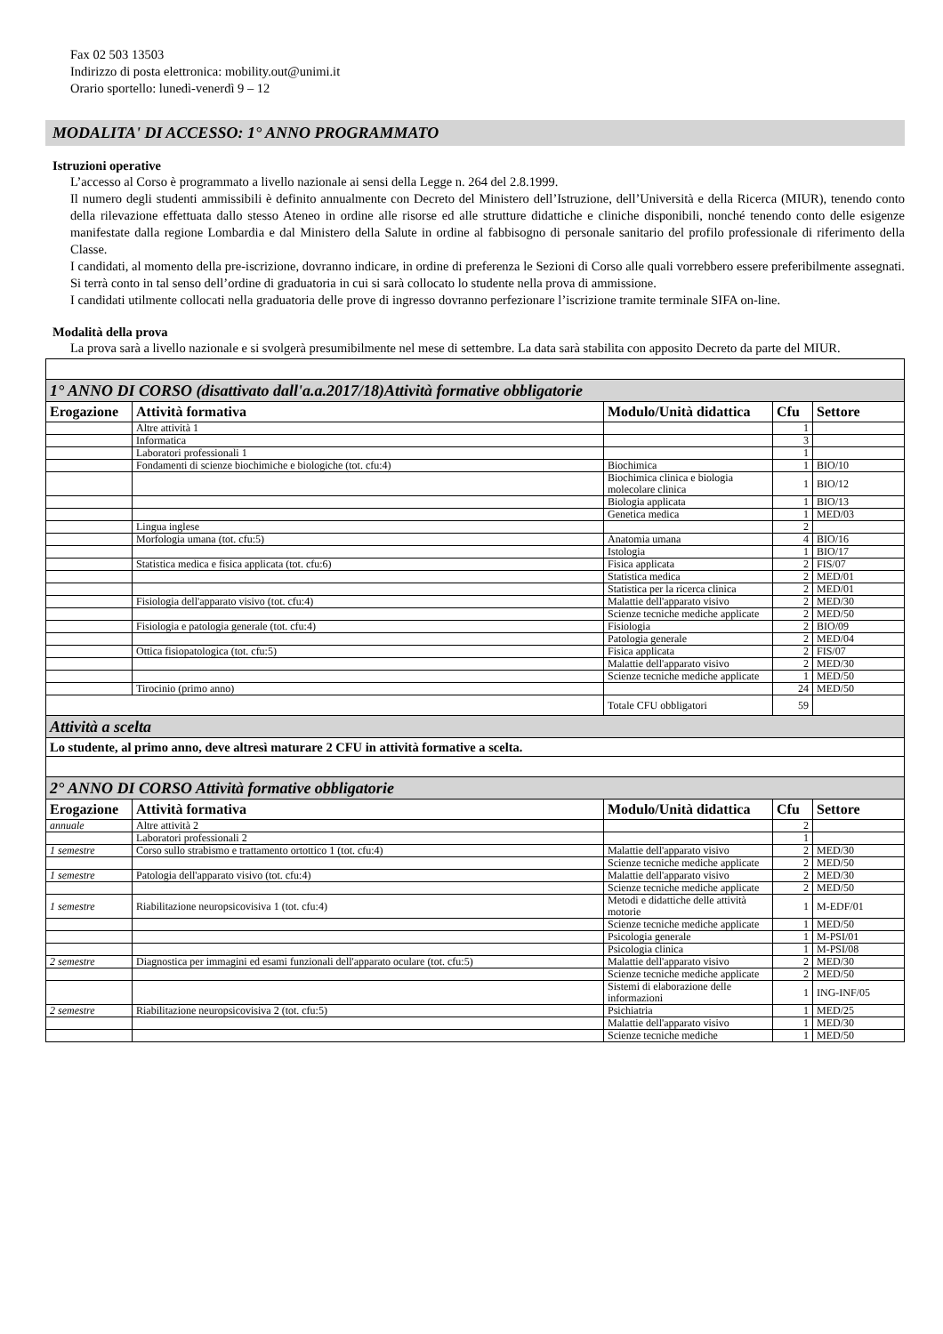Fax 02 503 13503
Indirizzo di posta elettronica: mobility.out@unimi.it
Orario sportello: lunedì-venerdì 9 – 12
MODALITA' DI ACCESSO: 1° ANNO PROGRAMMATO
Istruzioni operative
L’accesso al Corso è programmato a livello nazionale ai sensi della Legge n. 264 del 2.8.1999.
Il numero degli studenti ammissibili è definito annualmente con Decreto del Ministero dell’Istruzione, dell’Università e della Ricerca (MIUR), tenendo conto della rilevazione effettuata dallo stesso Ateneo in ordine alle risorse ed alle strutture didattiche e cliniche disponibili, nonché tenendo conto delle esigenze manifestate dalla regione Lombardia e dal Ministero della Salute in ordine al fabbisogno di personale sanitario del profilo professionale di riferimento della Classe.
I candidati, al momento della pre-iscrizione, dovranno indicare, in ordine di preferenza le Sezioni di Corso alle quali vorrebbero essere preferibilmente assegnati. Si terrà conto in tal senso dell’ordine di graduatoria in cui si sarà collocato lo studente nella prova di ammissione.
I candidati utilmente collocati nella graduatoria delle prove di ingresso dovranno perfezionare l’iscrizione tramite terminale SIFA on-line.
Modalità della prova
La prova sarà a livello nazionale e si svolgerà presumibilmente nel mese di settembre. La data sarà stabilita con apposito Decreto da parte del MIUR.
| 1° ANNO DI CORSO (disattivato dall'a.a.2017/18)Attività formative obbligatorie | | | | |
| Erogazione | Attività formativa | Modulo/Unità didattica | Cfu | Settore |
| | Altre attività 1 | | 1 | |
| | Informatica | | 3 | |
| | Laboratori professionali 1 | | 1 | |
| | Fondamenti di scienze biochimiche e biologiche (tot. cfu:4) | Biochimica | 1 | BIO/10 |
| | | Biochimica clinica e biologia molecolare clinica | 1 | BIO/12 |
| | | Biologia applicata | 1 | BIO/13 |
| | | Genetica medica | 1 | MED/03 |
| | Lingua inglese | | 2 | |
| | Morfologia umana (tot. cfu:5) | Anatomia umana | 4 | BIO/16 |
| | | Istologia | 1 | BIO/17 |
| | Statistica medica e fisica applicata (tot. cfu:6) | Fisica applicata | 2 | FIS/07 |
| | | Statistica medica | 2 | MED/01 |
| | | Statistica per la ricerca clinica | 2 | MED/01 |
| | Fisiologia dell'apparato visivo (tot. cfu:4) | Malattie dell'apparato visivo | 2 | MED/30 |
| | | Scienze tecniche mediche applicate | 2 | MED/50 |
| | Fisiologia e patologia generale (tot. cfu:4) | Fisiologia | 2 | BIO/09 |
| | | Patologia generale | 2 | MED/04 |
| | Ottica fisiopatologica (tot. cfu:5) | Fisica applicata | 2 | FIS/07 |
| | | Malattie dell'apparato visivo | 2 | MED/30 |
| | | Scienze tecniche mediche applicate | 1 | MED/50 |
| | Tirocinio (primo anno) | | 24 | MED/50 |
| | | Totale CFU obbligatori | 59 | |
| Attività a scelta | | | | |
| Lo studente, al primo anno, deve altresì maturare 2 CFU in attività formative a scelta. | | | | |
| 2° ANNO DI CORSO Attività formative obbligatorie | | | | |
| Erogazione | Attività formativa | Modulo/Unità didattica | Cfu | Settore |
| annuale | Altre attività 2 | | 2 | |
| | Laboratori professionali 2 | | 1 | |
| 1 semestre | Corso sullo strabismo e trattamento ortottico 1 (tot. cfu:4) | Malattie dell'apparato visivo | 2 | MED/30 |
| | | Scienze tecniche mediche applicate | 2 | MED/50 |
| 1 semestre | Patologia dell'apparato visivo (tot. cfu:4) | Malattie dell'apparato visivo | 2 | MED/30 |
| | | Scienze tecniche mediche applicate | 2 | MED/50 |
| 1 semestre | Riabilitazione neuropsicovisiva 1 (tot. cfu:4) | Metodi e didattiche delle attività motorie | 1 | M-EDF/01 |
| | | Scienze tecniche mediche applicate | 1 | MED/50 |
| | | Psicologia generale | 1 | M-PSI/01 |
| | | Psicologia clinica | 1 | M-PSI/08 |
| 2 semestre | Diagnostica per immagini ed esami funzionali dell'apparato oculare (tot. cfu:5) | Malattie dell'apparato visivo | 2 | MED/30 |
| | | Scienze tecniche mediche applicate | 2 | MED/50 |
| | | Sistemi di elaborazione delle informazioni | 1 | ING-INF/05 |
| 2 semestre | Riabilitazione neuropsicovisiva 2 (tot. cfu:5) | Psichiatria | 1 | MED/25 |
| | | Malattie dell'apparato visivo | 1 | MED/30 |
| | | Scienze tecniche mediche | 1 | MED/50 |